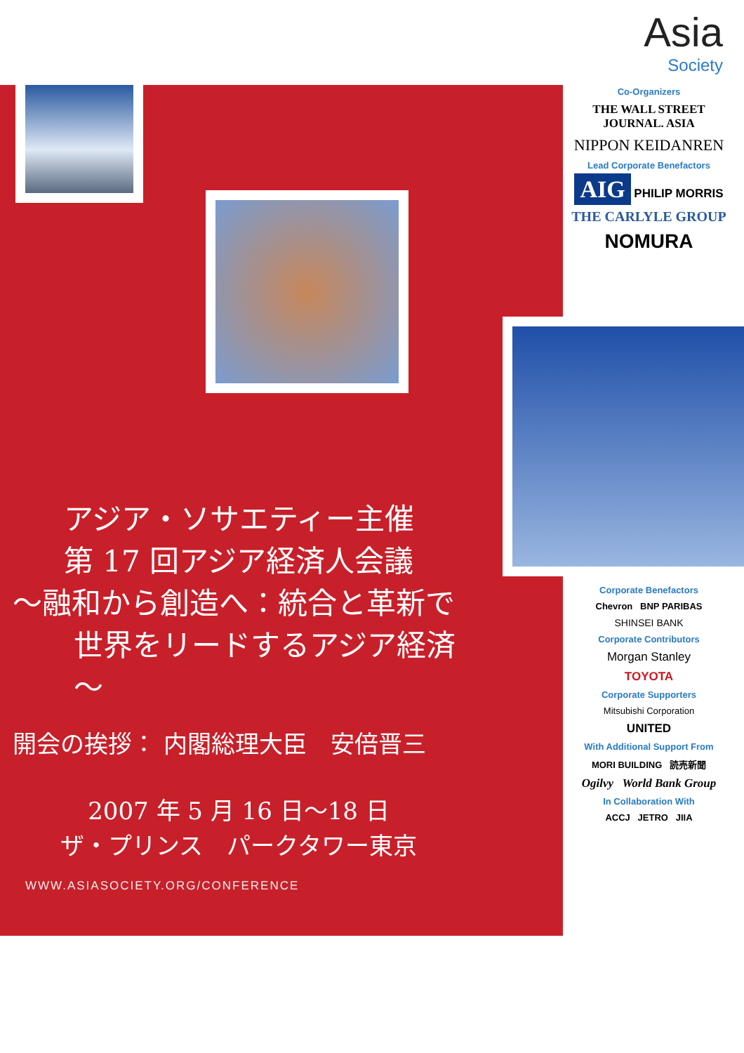Asia
Society
Co-Organizers
THE WALL STREET JOURNAL. ASIA
NIPPON KEIDANREN
Lead Corporate Benefactors
AIG PHILIP MORRIS
THE CARLYLE GROUP
NOMURA
Corporate Benefactors
Chevron BNP PARIBAS
SHINSEI BANK
Corporate Contributors
Morgan Stanley
TOYOTA
Corporate Supporters
Mitsubishi Corporation
UNITED
With Additional Support From
MORI BUILDING 読売新聞
Ogilvy World Bank Group
In Collaboration With
ACCJ JETRO JIIA
アジア・ソサエティー主催
第 17 回アジア経済人会議
～融和から創造へ：統合と革新で
世界をリードするアジア経済～
開会の挨拶： 内閣総理大臣　安倍晋三
2007 年 5 月 16 日～18 日
ザ・プリンス　パークタワー東京
WWW.ASIASOCIETY.ORG/CONFERENCE